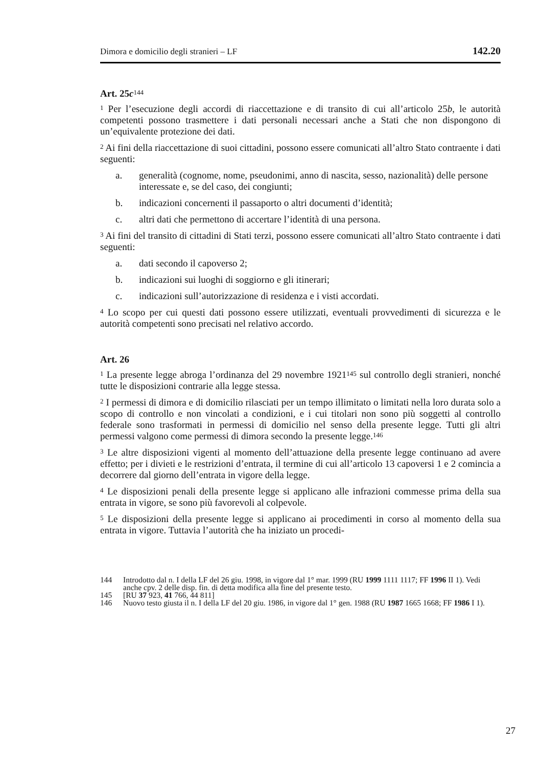Dimora e domicilio degli stranieri – LF 142.20
Art. 25c<sup>144</sup>
<sup>1</sup> Per l’esecuzione degli accordi di riaccettazione e di transito di cui all’articolo 25b, le autorità competenti possono trasmettere i dati personali necessari anche a Stati che non dispongono di un’equivalente protezione dei dati.
<sup>2</sup> Ai fini della riaccettazione di suoi cittadini, possono essere comunicati all’altro Stato contraente i dati seguenti:
a. generalità (cognome, nome, pseudonimi, anno di nascita, sesso, nazionalità) delle persone interessate e, se del caso, dei congiunti;
b. indicazioni concernenti il passaporto o altri documenti d’identità;
c. altri dati che permettono di accertare l’identità di una persona.
<sup>3</sup> Ai fini del transito di cittadini di Stati terzi, possono essere comunicati all’altro Stato contraente i dati seguenti:
a. dati secondo il capoverso 2;
b. indicazioni sui luoghi di soggiorno e gli itinerari;
c. indicazioni sull’autorizzazione di residenza e i visti accordati.
<sup>4</sup> Lo scopo per cui questi dati possono essere utilizzati, eventuali provvedimenti di sicurezza e le autorità competenti sono precisati nel relativo accordo.
Art. 26
<sup>1</sup> La presente legge abroga l’ordinanza del 29 novembre 1921<sup>145</sup> sul controllo degli stranieri, nonché tutte le disposizioni contrarie alla legge stessa.
<sup>2</sup> I permessi di dimora e di domicilio rilasciati per un tempo illimitato o limitati nella loro durata solo a scopo di controllo e non vincolati a condizioni, e i cui titolari non sono più soggetti al controllo federale sono trasformati in permessi di domicilio nel senso della presente legge. Tutti gli altri permessi valgono come permessi di dimora secondo la presente legge.<sup>146</sup>
<sup>3</sup> Le altre disposizioni vigenti al momento dell’attuazione della presente legge continuano ad avere effetto; per i divieti e le restrizioni d’entrata, il termine di cui all’articolo 13 capoversi 1 e 2 comincia a decorrere dal giorno dell’entrata in vigore della legge.
<sup>4</sup> Le disposizioni penali della presente legge si applicano alle infrazioni commesse prima della sua entrata in vigore, se sono più favorevoli al colpevole.
<sup>5</sup> Le disposizioni della presente legge si applicano ai procedimenti in corso al momento della sua entrata in vigore. Tuttavia l’autorità che ha iniziato un procedi-
144 Introdotto dal n. I della LF del 26 giu. 1998, in vigore dal 1° mar. 1999 (RU 1999 1111 1117; FF 1996 II 1). Vedi anche cpv. 2 delle disp. fin. di detta modifica alla fine del presente testo.
145 [RU 37 923, 41 766, 44 811]
146 Nuovo testo giusta il n. I della LF del 20 giu. 1986, in vigore dal 1° gen. 1988 (RU 1987 1665 1668; FF 1986 I 1).
27